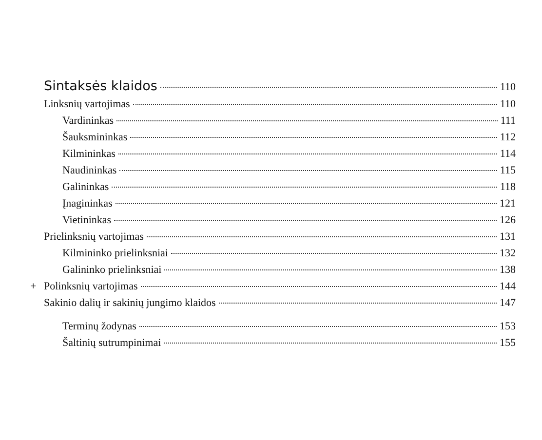Sintaksės klaidos 110
Linksnių vartojimas 110
Vardininkas 111
Šauksmininkas 112
Kilmininkas 114
Naudininkas 115
Galininkas 118
Įnagininkas 121
Vietininkas 126
Prielinksnių vartojimas 131
Kilmininko prielinksniai 132
Galininko prielinksniai 138
+ Polinksnių vartojimas 144
Sakinio dalių ir sakinių jungimo klaidos 147
Terminų žodynas 153
Šaltinių sutrumpinimai 155